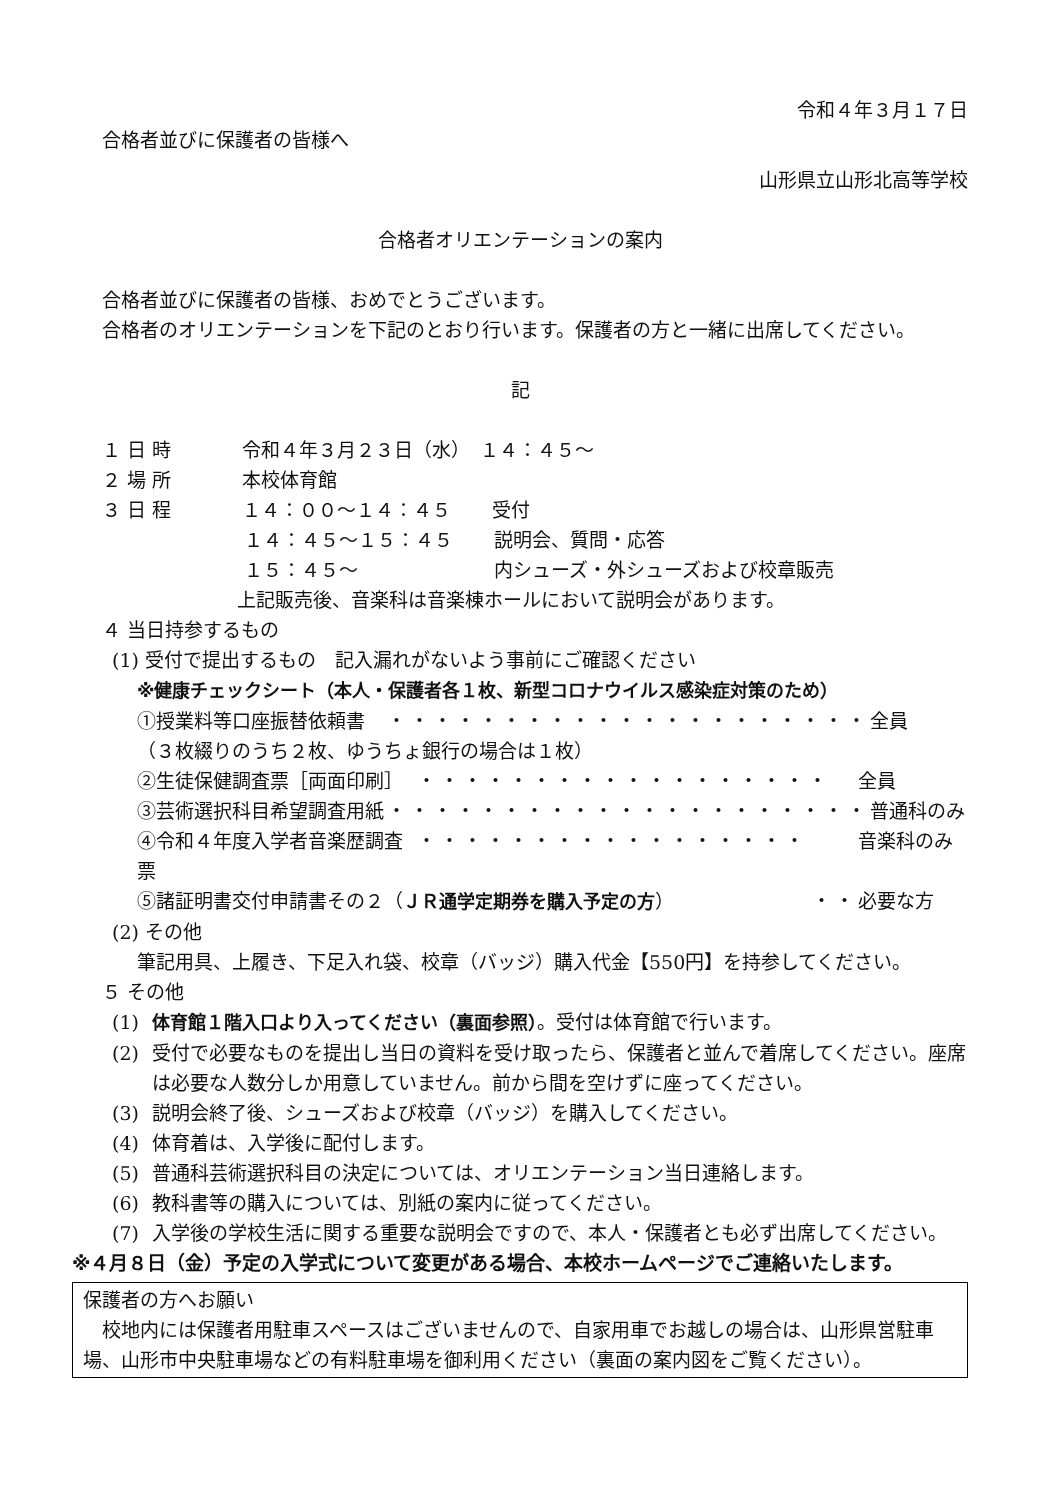令和４年３月１７日
合格者並びに保護者の皆様へ
山形県立山形北高等学校
合格者オリエンテーションの案内
合格者並びに保護者の皆様、おめでとうございます。
合格者のオリエンテーションを下記のとおり行います。保護者の方と一緒に出席してください。
記
１ 日 時 令和４年３月２３日（水）　１４：４５～
２ 場 所 本校体育館
３ 日 程 １４：００～１４：４５ 受付
１４：４５～１５：４５ 説明会、質問・応答
１５：４５～ 内シューズ・外シューズおよび校章販売
上記販売後、音楽科は音楽棟ホールにおいて説明会があります。
４ 当日持参するもの
(1) 受付で提出するもの　記入漏れがないよう事前にご確認ください
※健康チェックシート（本人・保護者各１枚、新型コロナウイルス感染症対策のため）
①授業料等口座振替依頼書 ・・・・・・・・・・・・・・・・・・・・・ 全員
（３枚綴りのうち２枚、ゆうちょ銀行の場合は１枚）
②生徒保健調査票［両面印刷］ ・・・・・・・・・・・・・・・・・・ 全員
③芸術選択科目希望調査用紙 ・・・・・・・・・・・・・・・・・・・・・ 普通科のみ
④令和４年度入学者音楽歴調査票 ・・・・・・・・・・・・・・・・・ 音楽科のみ
⑤諸証明書交付申請書その２（ＪＲ通学定期券を購入予定の方） ・・ 必要な方
(2) その他
筆記用具、上履き、下足入れ袋、校章（バッジ）購入代金【550円】を持参してください。
５ その他
(1) 体育館１階入口より入ってください（裏面参照）。受付は体育館で行います。
(2) 受付で必要なものを提出し当日の資料を受け取ったら、保護者と並んで着席してください。座席は必要な人数分しか用意していません。前から間を空けずに座ってください。
(3) 説明会終了後、シューズおよび校章（バッジ）を購入してください。
(4) 体育着は、入学後に配付します。
(5) 普通科芸術選択科目の決定については、オリエンテーション当日連絡します。
(6) 教科書等の購入については、別紙の案内に従ってください。
(7) 入学後の学校生活に関する重要な説明会ですので、本人・保護者とも必ず出席してください。
※４月８日（金）予定の入学式について変更がある場合、本校ホームページでご連絡いたします。
保護者の方へお願い
　校地内には保護者用駐車スペースはございませんので、自家用車でお越しの場合は、山形県営駐車場、山形市中央駐車場などの有料駐車場を御利用ください（裏面の案内図をご覧ください）。